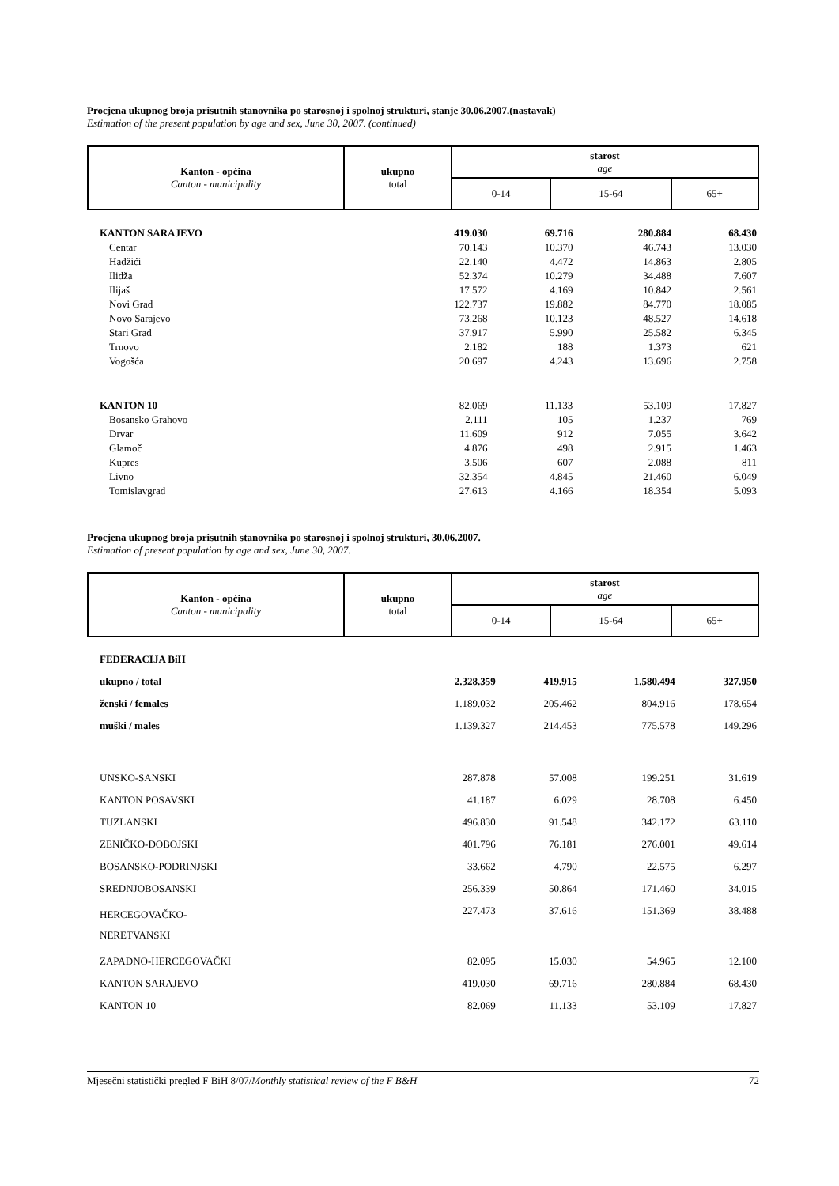Procjena ukupnog broja prisutnih stanovnika po starosnoj i spolnoj strukturi, stanje 30.06.2007.(nastavak)
Estimation of the present population by age and sex, June 30, 2007. (continued)
| Kanton - općina Canton - municipality | ukupno total | starost age | | |
| | | 0-14 | 15-64 | 65+ |
| KANTON SARAJEVO | 419.030 | 69.716 | 280.884 | 68.430 |
| Centar | 70.143 | 10.370 | 46.743 | 13.030 |
| Hadžići | 22.140 | 4.472 | 14.863 | 2.805 |
| Ilidža | 52.374 | 10.279 | 34.488 | 7.607 |
| Ilijaš | 17.572 | 4.169 | 10.842 | 2.561 |
| Novi Grad | 122.737 | 19.882 | 84.770 | 18.085 |
| Novo Sarajevo | 73.268 | 10.123 | 48.527 | 14.618 |
| Stari Grad | 37.917 | 5.990 | 25.582 | 6.345 |
| Trnovo | 2.182 | 188 | 1.373 | 621 |
| Vogošća | 20.697 | 4.243 | 13.696 | 2.758 |
| KANTON 10 | 82.069 | 11.133 | 53.109 | 17.827 |
| Bosansko Grahovo | 2.111 | 105 | 1.237 | 769 |
| Drvar | 11.609 | 912 | 7.055 | 3.642 |
| Glamoč | 4.876 | 498 | 2.915 | 1.463 |
| Kupres | 3.506 | 607 | 2.088 | 811 |
| Livno | 32.354 | 4.845 | 21.460 | 6.049 |
| Tomislavgrad | 27.613 | 4.166 | 18.354 | 5.093 |
Procjena ukupnog broja prisutnih stanovnika po starosnoj i spolnoj strukturi, 30.06.2007.
Estimation of present population by age and sex, June 30, 2007.
| Kanton - općina Canton - municipality | ukupno total | starost age | | |
| | | 0-14 | 15-64 | 65+ |
| FEDERACIJA BiH | | | | |
| ukupno / total | 2.328.359 | 419.915 | 1.580.494 | 327.950 |
| ženski / females | 1.189.032 | 205.462 | 804.916 | 178.654 |
| muški / males | 1.139.327 | 214.453 | 775.578 | 149.296 |
| UNSKO-SANSKI | 287.878 | 57.008 | 199.251 | 31.619 |
| KANTON POSAVSKI | 41.187 | 6.029 | 28.708 | 6.450 |
| TUZLANSKI | 496.830 | 91.548 | 342.172 | 63.110 |
| ZENIČKO-DOBOJSKI | 401.796 | 76.181 | 276.001 | 49.614 |
| BOSANSKO-PODRINJSKI | 33.662 | 4.790 | 22.575 | 6.297 |
| SREDNJOBOSANSKI | 256.339 | 50.864 | 171.460 | 34.015 |
| HERCEGOVAČKO- NERETVANSKI | 227.473 | 37.616 | 151.369 | 38.488 |
| ZAPADNO-HERCEGOVAČKI | 82.095 | 15.030 | 54.965 | 12.100 |
| KANTON SARAJEVO | 419.030 | 69.716 | 280.884 | 68.430 |
| KANTON 10 | 82.069 | 11.133 | 53.109 | 17.827 |
Mjesečni statistički pregled F BiH 8/07/Monthly statistical review of the F B&H 72